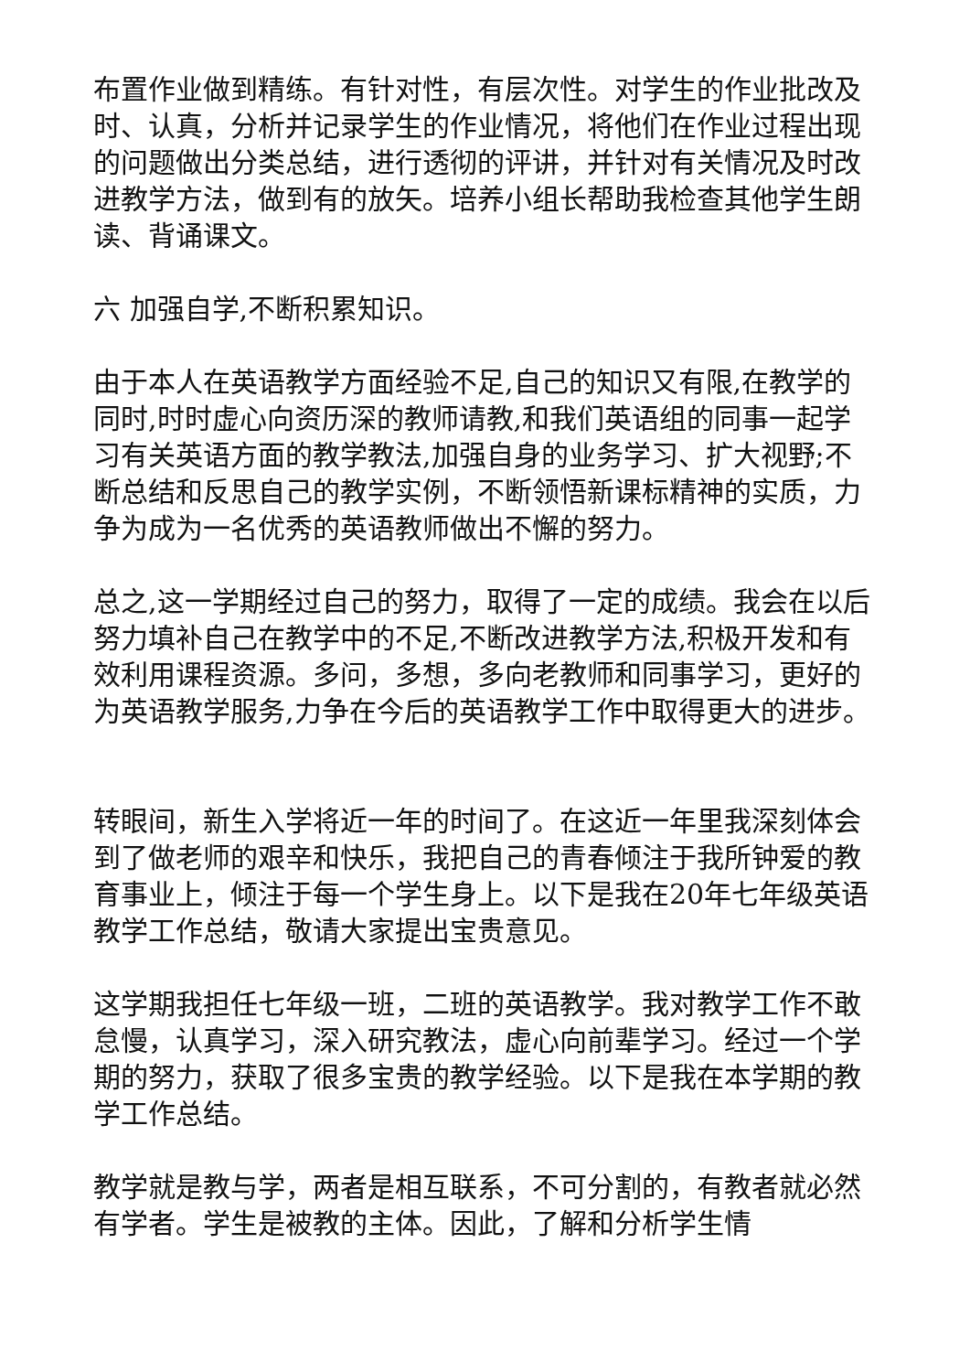布置作业做到精练。有针对性，有层次性。对学生的作业批改及时、认真，分析并记录学生的作业情况，将他们在作业过程出现的问题做出分类总结，进行透彻的评讲，并针对有关情况及时改进教学方法，做到有的放矢。培养小组长帮助我检查其他学生朗读、背诵课文。
六 加强自学,不断积累知识。
由于本人在英语教学方面经验不足,自己的知识又有限,在教学的同时,时时虚心向资历深的教师请教,和我们英语组的同事一起学习有关英语方面的教学教法,加强自身的业务学习、扩大视野;不断总结和反思自己的教学实例，不断领悟新课标精神的实质，力争为成为一名优秀的英语教师做出不懈的努力。
总之,这一学期经过自己的努力，取得了一定的成绩。我会在以后努力填补自己在教学中的不足,不断改进教学方法,积极开发和有效利用课程资源。多问，多想，多向老教师和同事学习，更好的为英语教学服务,力争在今后的英语教学工作中取得更大的进步。
转眼间，新生入学将近一年的时间了。在这近一年里我深刻体会到了做老师的艰辛和快乐，我把自己的青春倾注于我所钟爱的教育事业上，倾注于每一个学生身上。以下是我在20年七年级英语教学工作总结，敬请大家提出宝贵意见。
这学期我担任七年级一班，二班的英语教学。我对教学工作不敢怠慢，认真学习，深入研究教法，虚心向前辈学习。经过一个学期的努力，获取了很多宝贵的教学经验。以下是我在本学期的教学工作总结。
教学就是教与学，两者是相互联系，不可分割的，有教者就必然有学者。学生是被教的主体。因此，了解和分析学生情